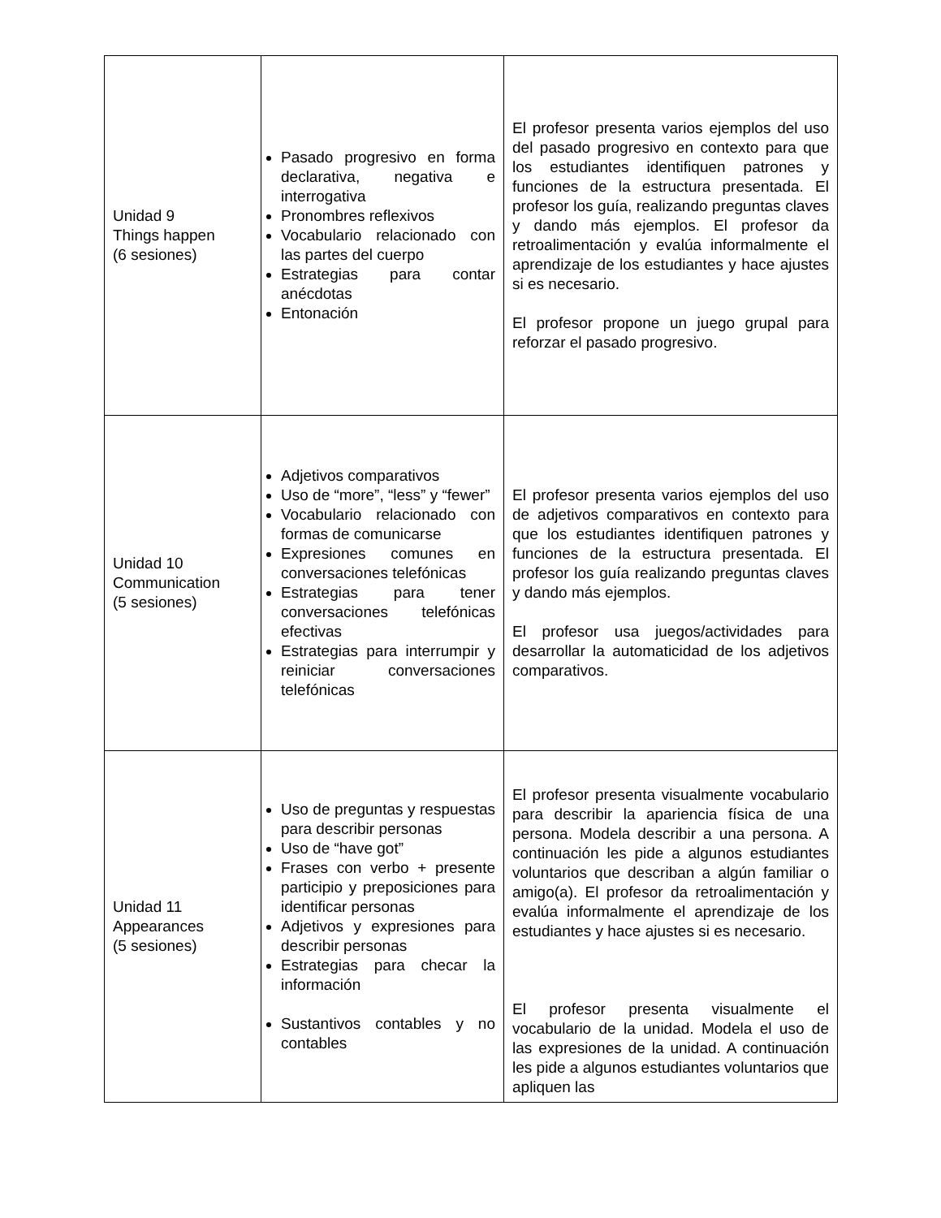| Unidad 9 Things happen (6 sesiones) | Pasado progresivo en forma declarativa, negativa e interrogativa Pronombres reflexivos Vocabulario relacionado con las partes del cuerpo Estrategias para contar anécdotas Entonación | El profesor presenta varios ejemplos del uso del pasado progresivo en contexto para que los estudiantes identifiquen patrones y funciones de la estructura presentada. El profesor los guía, realizando preguntas claves y dando más ejemplos. El profesor da retroalimentación y evalúa informalmente el aprendizaje de los estudiantes y hace ajustes si es necesario. El profesor propone un juego grupal para reforzar el pasado progresivo. |
| Unidad 10 Communication (5 sesiones) | Adjetivos comparativos Uso de “more”, “less” y “fewer” Vocabulario relacionado con formas de comunicarse Expresiones comunes en conversaciones telefónicas Estrategias para tener conversaciones telefónicas efectivas Estrategias para interrumpir y reiniciar conversaciones telefónicas | El profesor presenta varios ejemplos del uso de adjetivos comparativos en contexto para que los estudiantes identifiquen patrones y funciones de la estructura presentada. El profesor los guía realizando preguntas claves y dando más ejemplos. El profesor usa juegos/actividades para desarrollar la automaticidad de los adjetivos comparativos. |
| Unidad 11 Appearances (5 sesiones) | Uso de preguntas y respuestas para describir personas Uso de “have got” Frases con verbo + presente participio y preposiciones para identificar personas Adjetivos y expresiones para describir personas Estrategias para checar la información Sustantivos contables y no contables | El profesor presenta visualmente vocabulario para describir la apariencia física de una persona. Modela describir a una persona. A continuación les pide a algunos estudiantes voluntarios que describan a algún familiar o amigo(a). El profesor da retroalimentación y evalúa informalmente el aprendizaje de los estudiantes y hace ajustes si es necesario. El profesor presenta visualmente el vocabulario de la unidad. Modela el uso de las expresiones de la unidad. A continuación les pide a algunos estudiantes voluntarios que apliquen las |